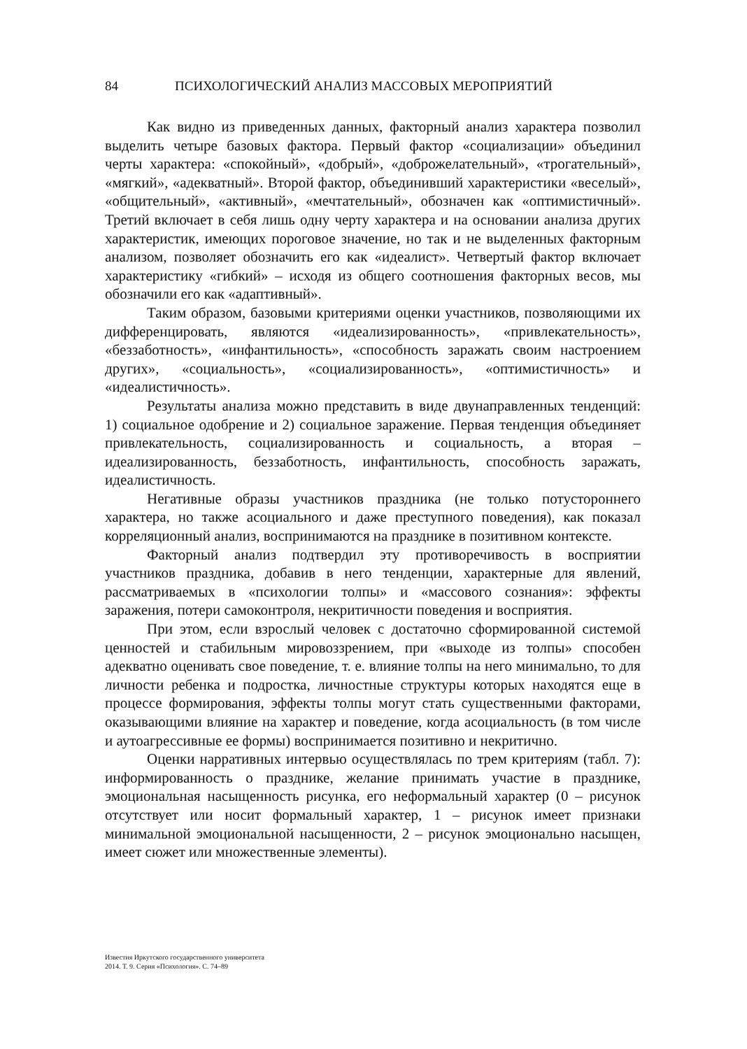84 ПСИХОЛОГИЧЕСКИЙ АНАЛИЗ МАССОВЫХ МЕРОПРИЯТИЙ
Как видно из приведенных данных, факторный анализ характера позволил выделить четыре базовых фактора. Первый фактор «социализации» объединил черты характера: «спокойный», «добрый», «доброжелательный», «трогательный», «мягкий», «адекватный». Второй фактор, объединивший характеристики «веселый», «общительный», «активный», «мечтательный», обозначен как «оптимистичный». Третий включает в себя лишь одну черту характера и на основании анализа других характеристик, имеющих пороговое значение, но так и не выделенных факторным анализом, позволяет обозначить его как «идеалист». Четвертый фактор включает характеристику «гибкий» – исходя из общего соотношения факторных весов, мы обозначили его как «адаптивный».
Таким образом, базовыми критериями оценки участников, позволяющими их дифференцировать, являются «идеализированность», «привлекательность», «беззаботность», «инфантильность», «способность заражать своим настроением других», «социальность», «социализированность», «оптимистичность» и «идеалистичность».
Результаты анализа можно представить в виде двунаправленных тенденций: 1) социальное одобрение и 2) социальное заражение. Первая тенденция объединяет привлекательность, социализированность и социальность, а вторая – идеализированность, беззаботность, инфантильность, способность заражать, идеалистичность.
Негативные образы участников праздника (не только потустороннего характера, но также асоциального и даже преступного поведения), как показал корреляционный анализ, воспринимаются на празднике в позитивном контексте.
Факторный анализ подтвердил эту противоречивость в восприятии участников праздника, добавив в него тенденции, характерные для явлений, рассматриваемых в «психологии толпы» и «массового сознания»: эффекты заражения, потери самоконтроля, некритичности поведения и восприятия.
При этом, если взрослый человек с достаточно сформированной системой ценностей и стабильным мировоззрением, при «выходе из толпы» способен адекватно оценивать свое поведение, т. е. влияние толпы на него минимально, то для личности ребенка и подростка, личностные структуры которых находятся еще в процессе формирования, эффекты толпы могут стать существенными факторами, оказывающими влияние на характер и поведение, когда асоциальность (в том числе и аутоагрессивные ее формы) воспринимается позитивно и некритично.
Оценки нарративных интервью осуществлялась по трем критериям (табл. 7): информированность о празднике, желание принимать участие в празднике, эмоциональная насыщенность рисунка, его неформальный характер (0 – рисунок отсутствует или носит формальный характер, 1 – рисунок имеет признаки минимальной эмоциональной насыщенности, 2 – рисунок эмоционально насыщен, имеет сюжет или множественные элементы).
Известия Иркутского государственного университета
2014. Т. 9. Серия «Психология». С. 74–89